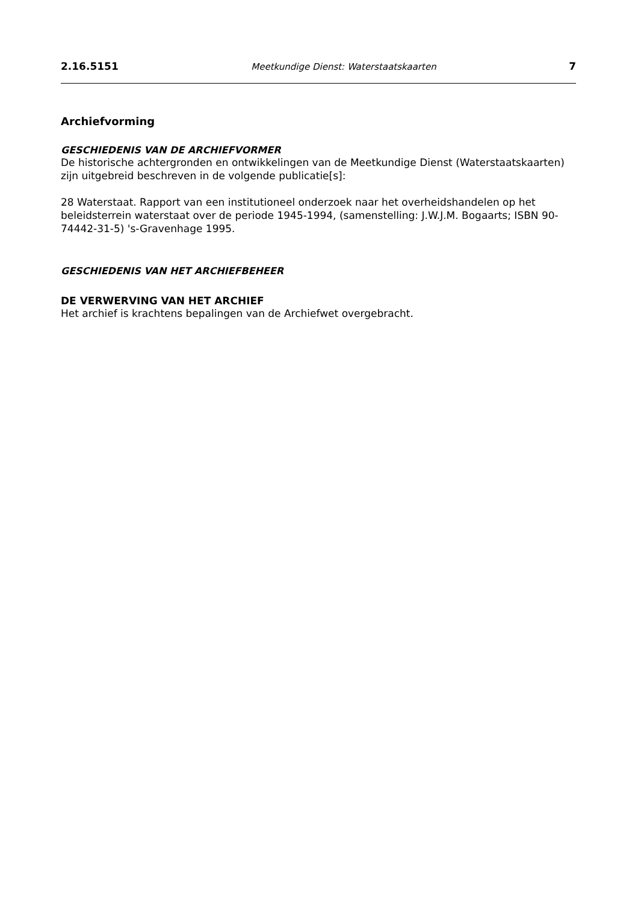2.16.5151 Meetkundige Dienst: Waterstaatskaarten 7
Archiefvorming
GESCHIEDENIS VAN DE ARCHIEFVORMER
De historische achtergronden en ontwikkelingen van de Meetkundige Dienst (Waterstaatskaarten) zijn uitgebreid beschreven in de volgende publicatie[s]:
28 Waterstaat. Rapport van een institutioneel onderzoek naar het overheidshandelen op het beleidsterrein waterstaat over de periode 1945-1994, (samenstelling: J.W.J.M. Bogaarts; ISBN 90-74442-31-5) 's-Gravenhage 1995.
GESCHIEDENIS VAN HET ARCHIEFBEHEER
DE VERWERVING VAN HET ARCHIEF
Het archief is krachtens bepalingen van de Archiefwet overgebracht.